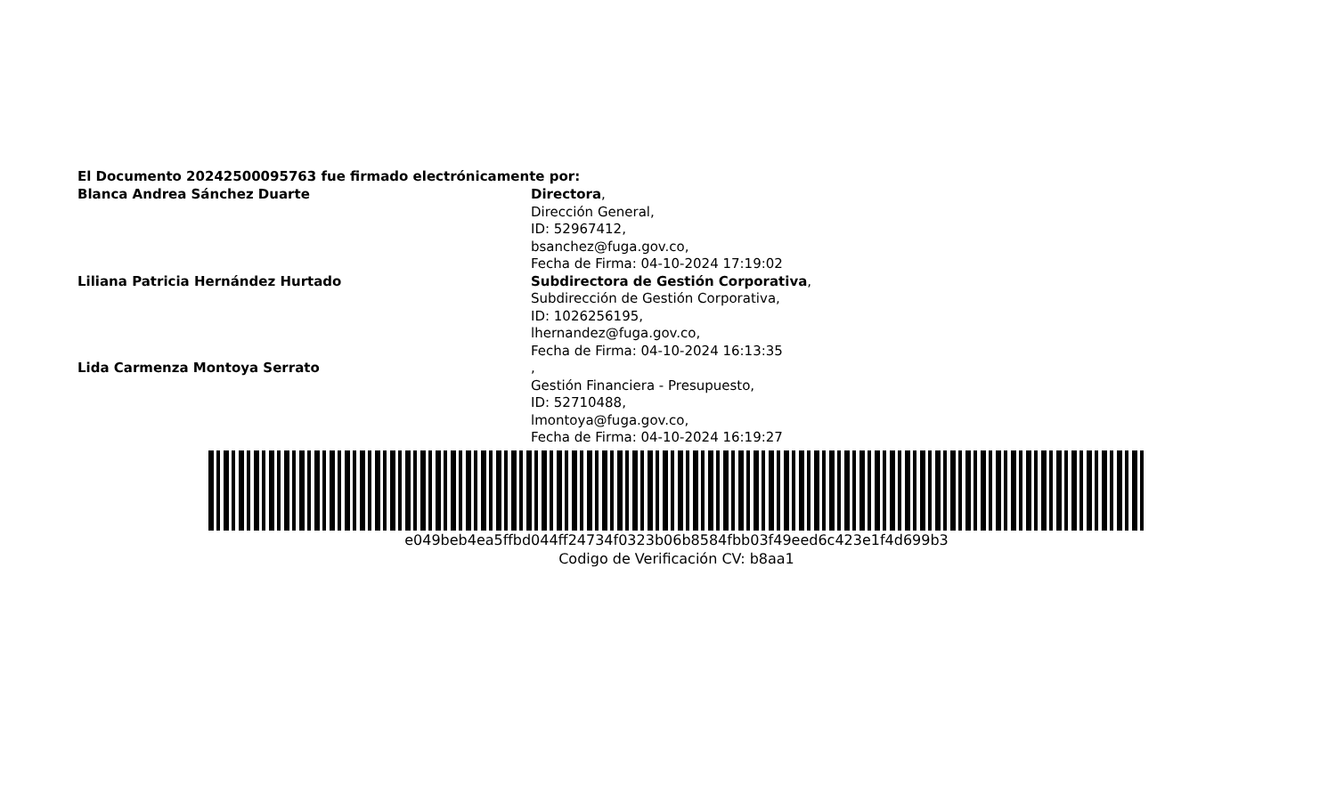El Documento 20242500095763 fue firmado electrónicamente por:
Blanca Andrea Sánchez Duarte Directora,
Dirección General,
ID: 52967412,
bsanchez@fuga.gov.co,
Fecha de Firma: 04-10-2024 17:19:02
Liliana Patricia Hernández Hurtado Subdirectora de Gestión Corporativa,
Subdirección de Gestión Corporativa,
ID: 1026256195,
lhernandez@fuga.gov.co,
Fecha de Firma: 04-10-2024 16:13:35
Lida Carmenza Montoya Serrato ,
Gestión Financiera - Presupuesto,
ID: 52710488,
lmontoya@fuga.gov.co,
Fecha de Firma: 04-10-2024 16:19:27
e049beb4ea5ffbd044ff24734f0323b06b8584fbb03f49eed6c423e1f4d699b3
Codigo de Verificación CV: b8aa1